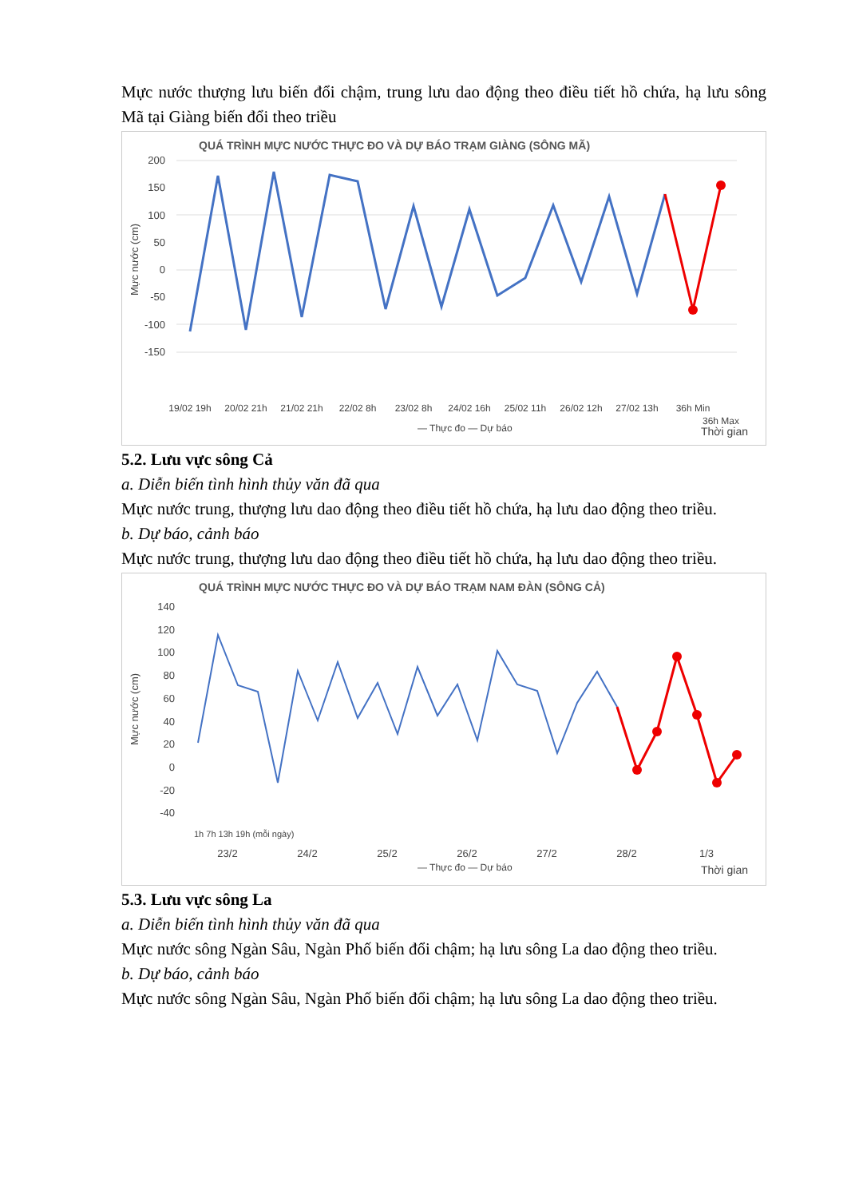Mực nước thượng lưu biến đổi chậm, trung lưu dao động theo điều tiết hồ chứa, hạ lưu sông Mã tại Giàng biến đổi theo triều
QUÁ TRÌNH MỰC NƯỚC THỰC ĐO VÀ DỰ BÁO TRẠM GIÀNG (SÔNG MÃ)
200
150
100
50
0
-50
-100
-150
Mực nước (cm)
19/02 19h
20/02 21h
21/02 21h
22/02 8h
23/02 8h
24/02 16h
25/02 11h
26/02 12h
27/02 13h
36h Min
36h Max
— Thực đo — Dự báo
Thời gian
5.2. Lưu vực sông Cả
a. Diễn biến tình hình thủy văn đã qua
Mực nước trung, thượng lưu dao động theo điều tiết hồ chứa, hạ lưu dao động theo triều.
b. Dự báo, cảnh báo
Mực nước trung, thượng lưu dao động theo điều tiết hồ chứa, hạ lưu dao động theo triều.
QUÁ TRÌNH MỰC NƯỚC THỰC ĐO VÀ DỰ BÁO TRẠM NAM ĐÀN (SÔNG CẢ)
140
120
100
80
60
40
20
0
-20
-40
Mực nước (cm)
23/2
24/2
25/2
26/2
27/2
28/2
1/3
1h 7h 13h 19h (mỗi ngày)
— Thực đo — Dự báo
Thời gian
5.3. Lưu vực sông La
a. Diễn biến tình hình thủy văn đã qua
Mực nước sông Ngàn Sâu, Ngàn Phố biến đổi chậm; hạ lưu sông La dao động theo triều.
b. Dự báo, cảnh báo
Mực nước sông Ngàn Sâu, Ngàn Phố biến đổi chậm; hạ lưu sông La dao động theo triều.